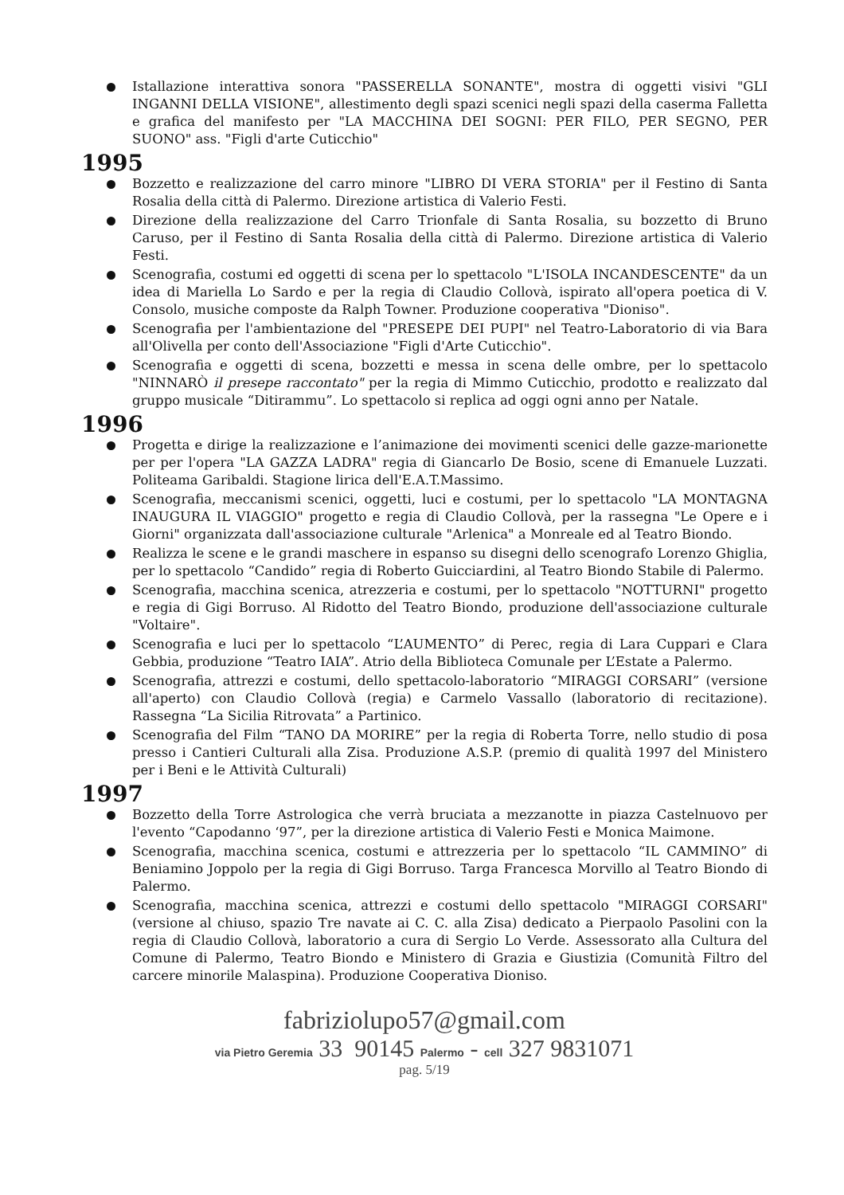Istallazione interattiva sonora "PASSERELLA SONANTE", mostra di oggetti visivi "GLI INGANNI DELLA VISIONE", allestimento degli spazi scenici negli spazi della caserma Falletta e grafica del manifesto per "LA MACCHINA DEI SOGNI: PER FILO, PER SEGNO, PER SUONO" ass. "Figli d'arte Cuticchio"
1995
Bozzetto e realizzazione del carro minore "LIBRO DI VERA STORIA" per il Festino di Santa Rosalia della città di Palermo. Direzione artistica di Valerio Festi.
Direzione della realizzazione del Carro Trionfale di Santa Rosalia, su bozzetto di Bruno Caruso, per il Festino di Santa Rosalia della città di Palermo. Direzione artistica di Valerio Festi.
Scenografia, costumi ed oggetti di scena per lo spettacolo "L'ISOLA INCANDESCENTE" da un idea di Mariella Lo Sardo e per la regia di Claudio Collovà, ispirato all'opera poetica di V. Consolo, musiche composte da Ralph Towner. Produzione cooperativa "Dioniso".
Scenografia per l'ambientazione del "PRESEPE DEI PUPI" nel Teatro-Laboratorio di via Bara all'Olivella per conto dell'Associazione "Figli d'Arte Cuticchio".
Scenografia e oggetti di scena, bozzetti e messa in scena delle ombre, per lo spettacolo "NINNARÒ il presepe raccontato" per la regia di Mimmo Cuticchio, prodotto e realizzato dal gruppo musicale “Ditirammu”. Lo spettacolo si replica ad oggi ogni anno per Natale.
1996
Progetta e dirige la realizzazione e l’animazione dei movimenti scenici delle gazze-marionette per per l'opera "LA GAZZA LADRA" regia di Giancarlo De Bosio, scene di Emanuele Luzzati. Politeama Garibaldi. Stagione lirica dell'E.A.T.Massimo.
Scenografia, meccanismi scenici, oggetti, luci e costumi, per lo spettacolo "LA MONTAGNA INAUGURA IL VIAGGIO" progetto e regia di Claudio Collovà, per la rassegna "Le Opere e i Giorni" organizzata dall'associazione culturale "Arlenica" a Monreale ed al Teatro Biondo.
Realizza le scene e le grandi maschere in espanso su disegni dello scenografo Lorenzo Ghiglia, per lo spettacolo “Candido” regia di Roberto Guicciardini, al Teatro Biondo Stabile di Palermo.
Scenografia, macchina scenica, atrezzeria e costumi, per lo spettacolo "NOTTURNI" progetto e regia di Gigi Borruso. Al Ridotto del Teatro Biondo, produzione dell'associazione culturale "Voltaire".
Scenografia e luci per lo spettacolo “L’AUMENTO” di Perec, regia di Lara Cuppari e Clara Gebbia, produzione “Teatro IAIA”. Atrio della Biblioteca Comunale per L’Estate a Palermo.
Scenografia, attrezzi e costumi, dello spettacolo-laboratorio “MIRAGGI CORSARI” (versione all'aperto) con Claudio Collovà (regia) e Carmelo Vassallo (laboratorio di recitazione). Rassegna “La Sicilia Ritrovata” a Partinico.
Scenografia del Film “TANO DA MORIRE” per la regia di Roberta Torre, nello studio di posa presso i Cantieri Culturali alla Zisa. Produzione A.S.P. (premio di qualità 1997 del Ministero per i Beni e le Attività Culturali)
1997
Bozzetto della Torre Astrologica che verrà bruciata a mezzanotte in piazza Castelnuovo per l'evento “Capodanno ‘97”, per la direzione artistica di Valerio Festi e Monica Maimone.
Scenografia, macchina scenica, costumi e attrezzeria per lo spettacolo “IL CAMMINO” di Beniamino Joppolo per la regia di Gigi Borruso. Targa Francesca Morvillo al Teatro Biondo di Palermo.
Scenografia, macchina scenica, attrezzi e costumi dello spettacolo "MIRAGGI CORSARI" (versione al chiuso, spazio Tre navate ai C. C. alla Zisa) dedicato a Pierpaolo Pasolini con la regia di Claudio Collovà, laboratorio a cura di Sergio Lo Verde. Assessorato alla Cultura del Comune di Palermo, Teatro Biondo e Ministero di Grazia e Giustizia (Comunità Filtro del carcere minorile Malaspina). Produzione Cooperativa Dioniso.
fabriziolupo57@gmail.com
via Pietro Geremia 33 90145 Palermo - cell 327 9831071
pag. 5/19